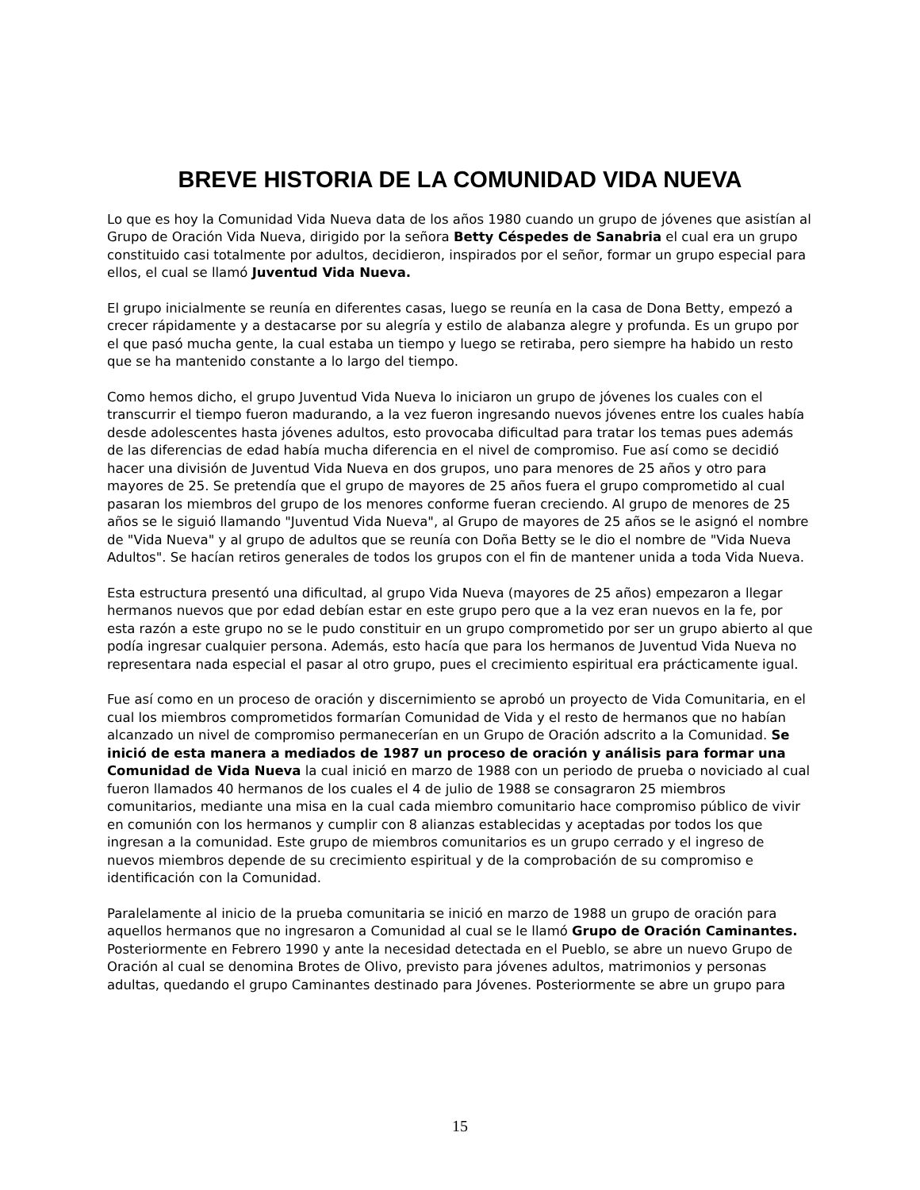BREVE HISTORIA DE LA COMUNIDAD VIDA NUEVA
Lo que es hoy la Comunidad Vida Nueva data de los años 1980 cuando un grupo de jóvenes que asistían al Grupo de Oración Vida Nueva, dirigido por la señora Betty Céspedes de Sanabria el cual era un grupo constituido casi totalmente por adultos, decidieron, inspirados por el señor, formar un grupo especial para ellos, el cual se llamó Juventud Vida Nueva.
El grupo inicialmente se reunía en diferentes casas, luego se reunía en la casa de Dona Betty, empezó a crecer rápidamente y a destacarse por su alegría y estilo de alabanza alegre y profunda. Es un grupo por el que pasó mucha gente, la cual estaba un tiempo y luego se retiraba, pero siempre ha habido un resto que se ha mantenido constante a lo largo del tiempo.
Como hemos dicho, el grupo Juventud Vida Nueva lo iniciaron un grupo de jóvenes los cuales con el transcurrir el tiempo fueron madurando, a la vez fueron ingresando nuevos jóvenes entre los cuales había desde adolescentes hasta jóvenes adultos, esto provocaba dificultad para tratar los temas pues además de las diferencias de edad había mucha diferencia en el nivel de compromiso. Fue así como se decidió hacer una división de Juventud Vida Nueva en dos grupos, uno para menores de 25 años y otro para mayores de 25. Se pretendía que el grupo de mayores de 25 años fuera el grupo comprometido al cual pasaran los miembros del grupo de los menores conforme fueran creciendo. Al grupo de menores de 25 años se le siguió llamando "Juventud Vida Nueva", al Grupo de mayores de 25 años se le asignó el nombre de "Vida Nueva" y al grupo de adultos que se reunía con Doña Betty se le dio el nombre de "Vida Nueva Adultos". Se hacían retiros generales de todos los grupos con el fin de mantener unida a toda Vida Nueva.
Esta estructura presentó una dificultad, al grupo Vida Nueva (mayores de 25 años) empezaron a llegar hermanos nuevos que por edad debían estar en este grupo pero que a la vez eran nuevos en la fe, por esta razón a este grupo no se le pudo constituir en un grupo comprometido por ser un grupo abierto al que podía ingresar cualquier persona. Además, esto hacía que para los hermanos de Juventud Vida Nueva no representara nada especial el pasar al otro grupo, pues el crecimiento espiritual era prácticamente igual.
Fue así como en un proceso de oración y discernimiento se aprobó un proyecto de Vida Comunitaria, en el cual los miembros comprometidos formarían Comunidad de Vida y el resto de hermanos que no habían alcanzado un nivel de compromiso permanecerían en un Grupo de Oración adscrito a la Comunidad. Se inició de esta manera a mediados de 1987 un proceso de oración y análisis para formar una Comunidad de Vida Nueva la cual inició en marzo de 1988 con un periodo de prueba o noviciado al cual fueron llamados 40 hermanos de los cuales el 4 de julio de 1988 se consagraron 25 miembros comunitarios, mediante una misa en la cual cada miembro comunitario hace compromiso público de vivir en comunión con los hermanos y cumplir con 8 alianzas establecidas y aceptadas por todos los que ingresan a la comunidad. Este grupo de miembros comunitarios es un grupo cerrado y el ingreso de nuevos miembros depende de su crecimiento espiritual y de la comprobación de su compromiso e identificación con la Comunidad.
Paralelamente al inicio de la prueba comunitaria se inició en marzo de 1988 un grupo de oración para aquellos hermanos que no ingresaron a Comunidad al cual se le llamó Grupo de Oración Caminantes. Posteriormente en Febrero 1990 y ante la necesidad detectada en el Pueblo, se abre un nuevo Grupo de Oración al cual se denomina Brotes de Olivo, previsto para jóvenes adultos, matrimonios y personas adultas, quedando el grupo Caminantes destinado para Jóvenes. Posteriormente se abre un grupo para
15